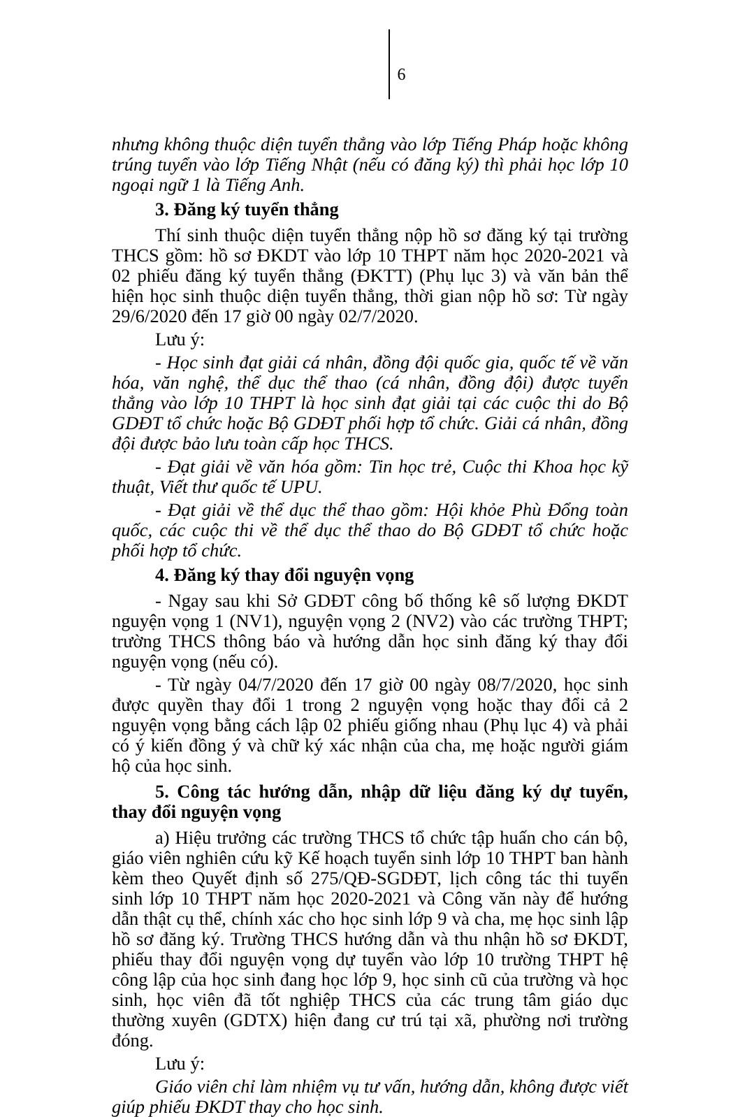6
nhưng không thuộc diện tuyển thẳng vào lớp Tiếng Pháp hoặc không trúng tuyển vào lớp Tiếng Nhật (nếu có đăng ký) thì phải học lớp 10 ngoại ngữ 1 là Tiếng Anh.
3. Đăng ký tuyển thẳng
Thí sinh thuộc diện tuyển thẳng nộp hồ sơ đăng ký tại trường THCS gồm: hồ sơ ĐKDT vào lớp 10 THPT năm học 2020-2021 và 02 phiếu đăng ký tuyển thẳng (ĐKTT) (Phụ lục 3) và văn bản thể hiện học sinh thuộc diện tuyển thẳng, thời gian nộp hồ sơ: Từ ngày 29/6/2020 đến 17 giờ 00 ngày 02/7/2020.
Lưu ý:
- Học sinh đạt giải cá nhân, đồng đội quốc gia, quốc tế về văn hóa, văn nghệ, thể dục thể thao (cá nhân, đồng đội) được tuyển thẳng vào lớp 10 THPT là học sinh đạt giải tại các cuộc thi do Bộ GDĐT tổ chức hoặc Bộ GDĐT phối hợp tổ chức. Giải cá nhân, đồng đội được bảo lưu toàn cấp học THCS.
- Đạt giải về văn hóa gồm: Tin học trẻ, Cuộc thi Khoa học kỹ thuật, Viết thư quốc tế UPU.
- Đạt giải về thể dục thể thao gồm: Hội khỏe Phù Đổng toàn quốc, các cuộc thi về thể dục thể thao do Bộ GDĐT tổ chức hoặc phối hợp tổ chức.
4. Đăng ký thay đổi nguyện vọng
- Ngay sau khi Sở GDĐT công bố thống kê số lượng ĐKDT nguyện vọng 1 (NV1), nguyện vọng 2 (NV2) vào các trường THPT; trường THCS thông báo và hướng dẫn học sinh đăng ký thay đổi nguyện vọng (nếu có).
- Từ ngày 04/7/2020 đến 17 giờ 00 ngày 08/7/2020, học sinh được quyền thay đổi 1 trong 2 nguyện vọng hoặc thay đổi cả 2 nguyện vọng bằng cách lập 02 phiếu giống nhau (Phụ lục 4) và phải có ý kiến đồng ý và chữ ký xác nhận của cha, mẹ hoặc người giám hộ của học sinh.
5. Công tác hướng dẫn, nhập dữ liệu đăng ký dự tuyển, thay đổi nguyện vọng
a) Hiệu trưởng các trường THCS tổ chức tập huấn cho cán bộ, giáo viên nghiên cứu kỹ Kế hoạch tuyển sinh lớp 10 THPT ban hành kèm theo Quyết định số 275/QĐ-SGDĐT, lịch công tác thi tuyển sinh lớp 10 THPT năm học 2020-2021 và Công văn này để hướng dẫn thật cụ thể, chính xác cho học sinh lớp 9 và cha, mẹ học sinh lập hồ sơ đăng ký. Trường THCS hướng dẫn và thu nhận hồ sơ ĐKDT, phiếu thay đổi nguyện vọng dự tuyển vào lớp 10 trường THPT hệ công lập của học sinh đang học lớp 9, học sinh cũ của trường và học sinh, học viên đã tốt nghiệp THCS của các trung tâm giáo dục thường xuyên (GDTX) hiện đang cư trú tại xã, phường nơi trường đóng.
Lưu ý:
Giáo viên chỉ làm nhiệm vụ tư vấn, hướng dẫn, không được viết giúp phiếu ĐKDT thay cho học sinh.